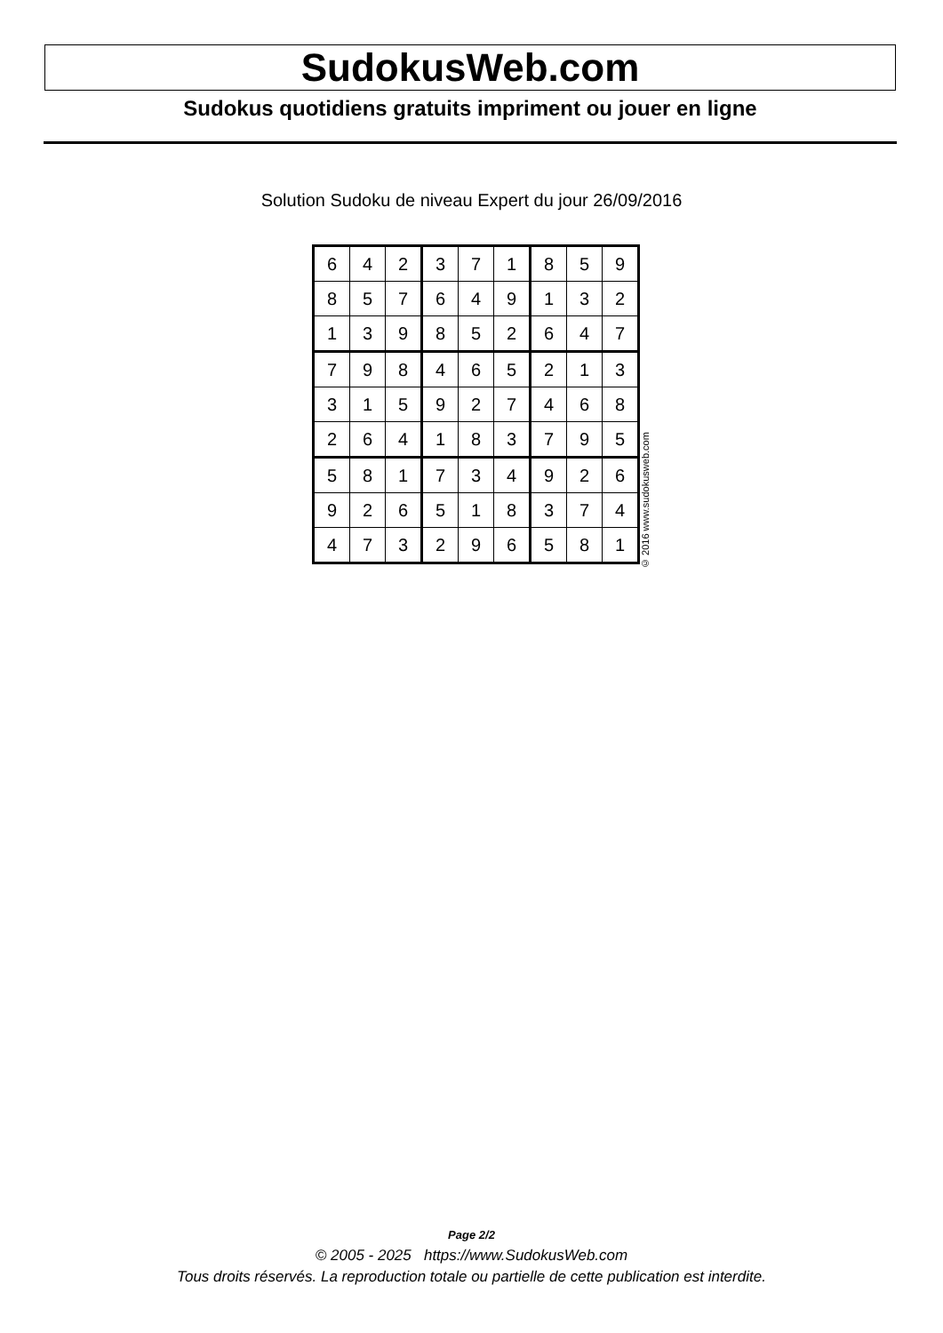SudokusWeb.com
Sudokus quotidiens gratuits impriment ou jouer en ligne
Solution Sudoku de niveau Expert du jour 26/09/2016
| 6 | 4 | 2 | 3 | 7 | 1 | 8 | 5 | 9 |
| 8 | 5 | 7 | 6 | 4 | 9 | 1 | 3 | 2 |
| 1 | 3 | 9 | 8 | 5 | 2 | 6 | 4 | 7 |
| 7 | 9 | 8 | 4 | 6 | 5 | 2 | 1 | 3 |
| 3 | 1 | 5 | 9 | 2 | 7 | 4 | 6 | 8 |
| 2 | 6 | 4 | 1 | 8 | 3 | 7 | 9 | 5 |
| 5 | 8 | 1 | 7 | 3 | 4 | 9 | 2 | 6 |
| 9 | 2 | 6 | 5 | 1 | 8 | 3 | 7 | 4 |
| 4 | 7 | 3 | 2 | 9 | 6 | 5 | 8 | 1 |
© 2016 www.sudokusweb.com
Page 2/2
© 2005 - 2025 https://www.SudokusWeb.com
Tous droits réservés. La reproduction totale ou partielle de cette publication est interdite.